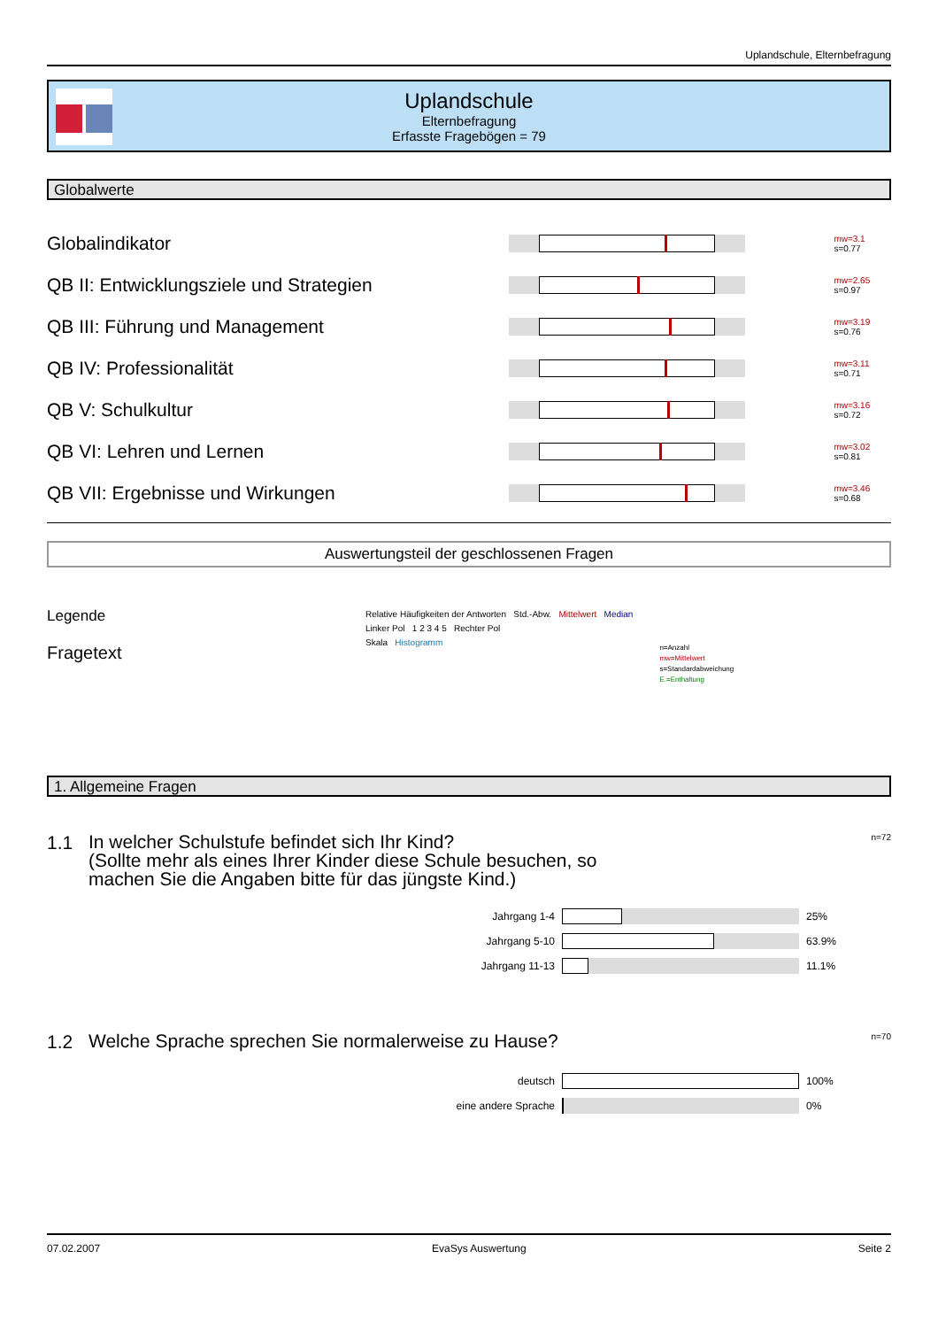Uplandschule, Elternbefragung
Uplandschule
Elternbefragung
Erfasste Fragebögen = 79
Globalwerte
Globalindikator
mw=3.1
s=0.77
QB II: Entwicklungsziele und Strategien
mw=2.65
s=0.97
QB III: Führung und Management
mw=3.19
s=0.76
QB IV: Professionalität
mw=3.11
s=0.71
QB V: Schulkultur
mw=3.16
s=0.72
QB VI: Lehren und Lernen
mw=3.02
s=0.81
QB VII: Ergebnisse und Wirkungen
mw=3.46
s=0.68
Auswertungsteil der geschlossenen Fragen
Legende
Fragetext
Relative Häufigkeiten der Antworten Std.-Abw. Mittelwert Median
Linker Pol 1 2 3 4 5 Rechter Pol
Skala Histogramm
n=Anzahl
mw=Mittelwert
s=Standardabweichung
E.=Enthaltung
1. Allgemeine Fragen
1.1
In welcher Schulstufe befindet sich Ihr Kind?
(Sollte mehr als eines Ihrer Kinder diese Schule besuchen, so machen Sie die Angaben bitte für das jüngste Kind.)
n=72
| Jahrgang 1-4 | | 25% |
| Jahrgang 5-10 | | 63.9% |
| Jahrgang 11-13 | | 11.1% |
1.2
Welche Sprache sprechen Sie normalerweise zu Hause?
n=70
| deutsch | | 100% |
| eine andere Sprache | | 0% |
07.02.2007 EvaSys Auswertung Seite 2